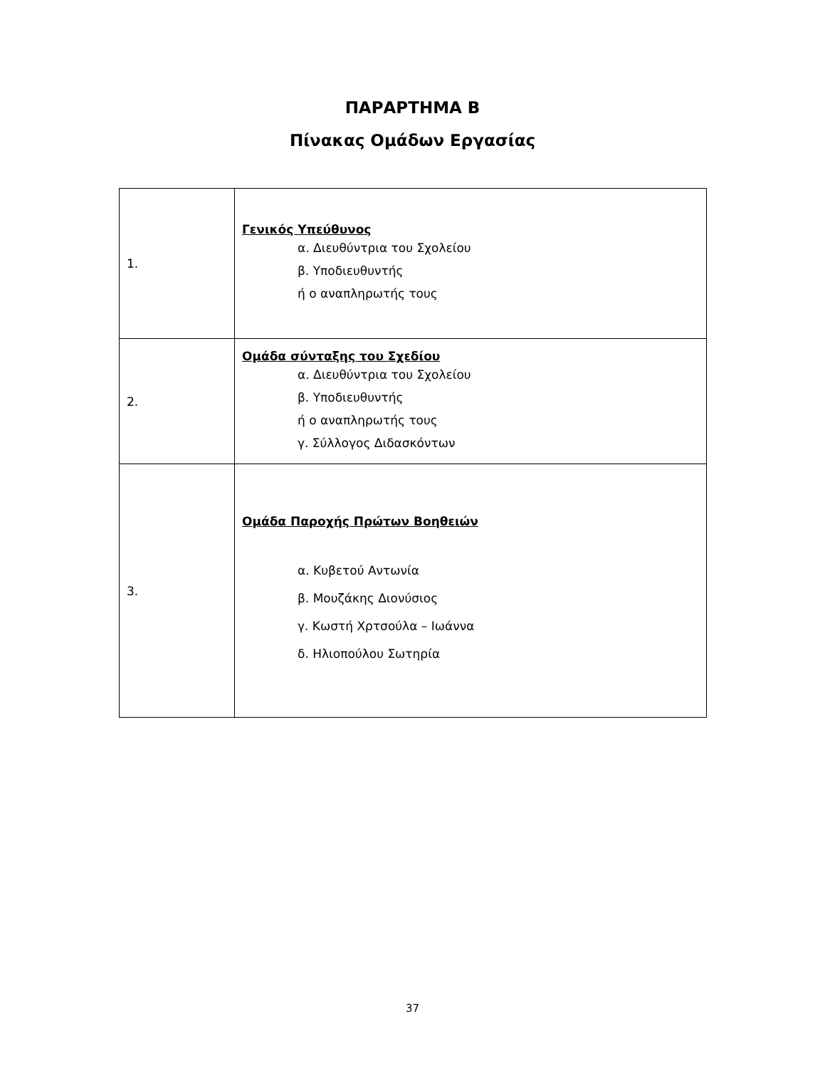ΠΑΡΑΡΤΗΜΑ Β
Πίνακας Ομάδων Εργασίας
| 1. | Γενικός Υπεύθυνος α. Διευθύντρια του Σχολείου β. Υποδιευθυντής ή ο αναπληρωτής τους |
| 2. | Ομάδα σύνταξης του Σχεδίου α. Διευθύντρια του Σχολείου β. Υποδιευθυντής ή ο αναπληρωτής τους γ. Σύλλογος Διδασκόντων |
| 3. | Ομάδα Παροχής Πρώτων Βοηθειών α. Κυβετού Αντωνία β. Μουζάκης Διονύσιος γ. Κωστή Χρτσούλα – Ιωάννα δ. Ηλιοπούλου Σωτηρία |
37